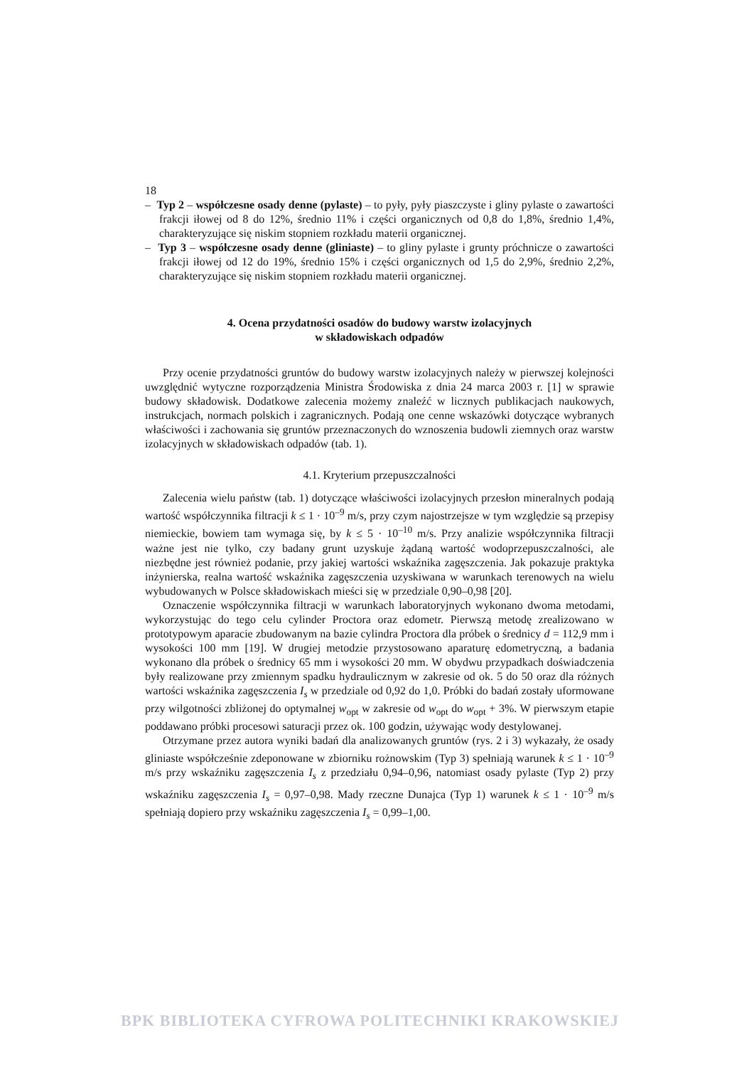18
– Typ 2 – współczesne osady denne (pylaste) – to pyły, pyły piaszczyste i gliny pylaste o zawartości frakcji iłowej od 8 do 12%, średnio 11% i części organicznych od 0,8 do 1,8%, średnio 1,4%, charakteryzujące się niskim stopniem rozkładu materii organicznej.
– Typ 3 – współczesne osady denne (gliniaste) – to gliny pylaste i grunty próchnicze o zawartości frakcji iłowej od 12 do 19%, średnio 15% i części organicznych od 1,5 do 2,9%, średnio 2,2%, charakteryzujące się niskim stopniem rozkładu materii organicznej.
4. Ocena przydatności osadów do budowy warstw izolacyjnych
w składowiskach odpadów
Przy ocenie przydatności gruntów do budowy warstw izolacyjnych należy w pierwszej kolejności uwzględnić wytyczne rozporządzenia Ministra Środowiska z dnia 24 marca 2003 r. [1] w sprawie budowy składowisk. Dodatkowe zalecenia możemy znaleźć w licznych publikacjach naukowych, instrukcjach, normach polskich i zagranicznych. Podają one cenne wskazówki dotyczące wybranych właściwości i zachowania się gruntów przeznaczonych do wznoszenia budowli ziemnych oraz warstw izolacyjnych w składowiskach odpadów (tab. 1).
4.1. Kryterium przepuszczalności
Zalecenia wielu państw (tab. 1) dotyczące właściwości izolacyjnych przesłon mineralnych podają wartość współczynnika filtracji k ≤ 1 · 10<sup>–9</sup> m/s, przy czym najostrzejsze w tym względzie są przepisy niemieckie, bowiem tam wymaga się, by k ≤ 5 · 10<sup>–10</sup> m/s. Przy analizie współczynnika filtracji ważne jest nie tylko, czy badany grunt uzyskuje żądaną wartość wodoprzepuszczalności, ale niezbędne jest również podanie, przy jakiej wartości wskaźnika zagęszczenia. Jak pokazuje praktyka inżynierska, realna wartość wskaźnika zagęszczenia uzyskiwana w warunkach terenowych na wielu wybudowanych w Polsce składowiskach mieści się w przedziale 0,90–0,98 [20].
Oznaczenie współczynnika filtracji w warunkach laboratoryjnych wykonano dwoma metodami, wykorzystując do tego celu cylinder Proctora oraz edometr. Pierwszą metodę zrealizowano w prototypowym aparacie zbudowanym na bazie cylindra Proctora dla próbek o średnicy d = 112,9 mm i wysokości 100 mm [19]. W drugiej metodzie przystosowano aparaturę edometryczną, a badania wykonano dla próbek o średnicy 65 mm i wysokości 20 mm. W obydwu przypadkach doświadczenia były realizowane przy zmiennym spadku hydraulicznym w zakresie od ok. 5 do 50 oraz dla różnych wartości wskaźnika zagęszczenia I<sub>s</sub> w przedziale od 0,92 do 1,0. Próbki do badań zostały uformowane przy wilgotności zbliżonej do optymalnej w<sub>opt</sub> w zakresie od w<sub>opt</sub> do w<sub>opt</sub> + 3%. W pierwszym etapie poddawano próbki procesowi saturacji przez ok. 100 godzin, używając wody destylowanej.
Otrzymane przez autora wyniki badań dla analizowanych gruntów (rys. 2 i 3) wykazały, że osady gliniaste współcześnie zdeponowane w zbiorniku rożnowskim (Typ 3) spełniają warunek k ≤ 1 · 10<sup>–9</sup> m/s przy wskaźniku zagęszczenia I<sub>s</sub> z przedziału 0,94–0,96, natomiast osady pylaste (Typ 2) przy wskaźniku zagęszczenia I<sub>s</sub> = 0,97–0,98. Mady rzeczne Dunajca (Typ 1) warunek k ≤ 1 · 10<sup>–9</sup> m/s spełniają dopiero przy wskaźniku zagęszczenia I<sub>s</sub> = 0,99–1,00.
BPK BIBLIOTEKA CYFROWA POLITECHNIKI KRAKOWSKIEJ